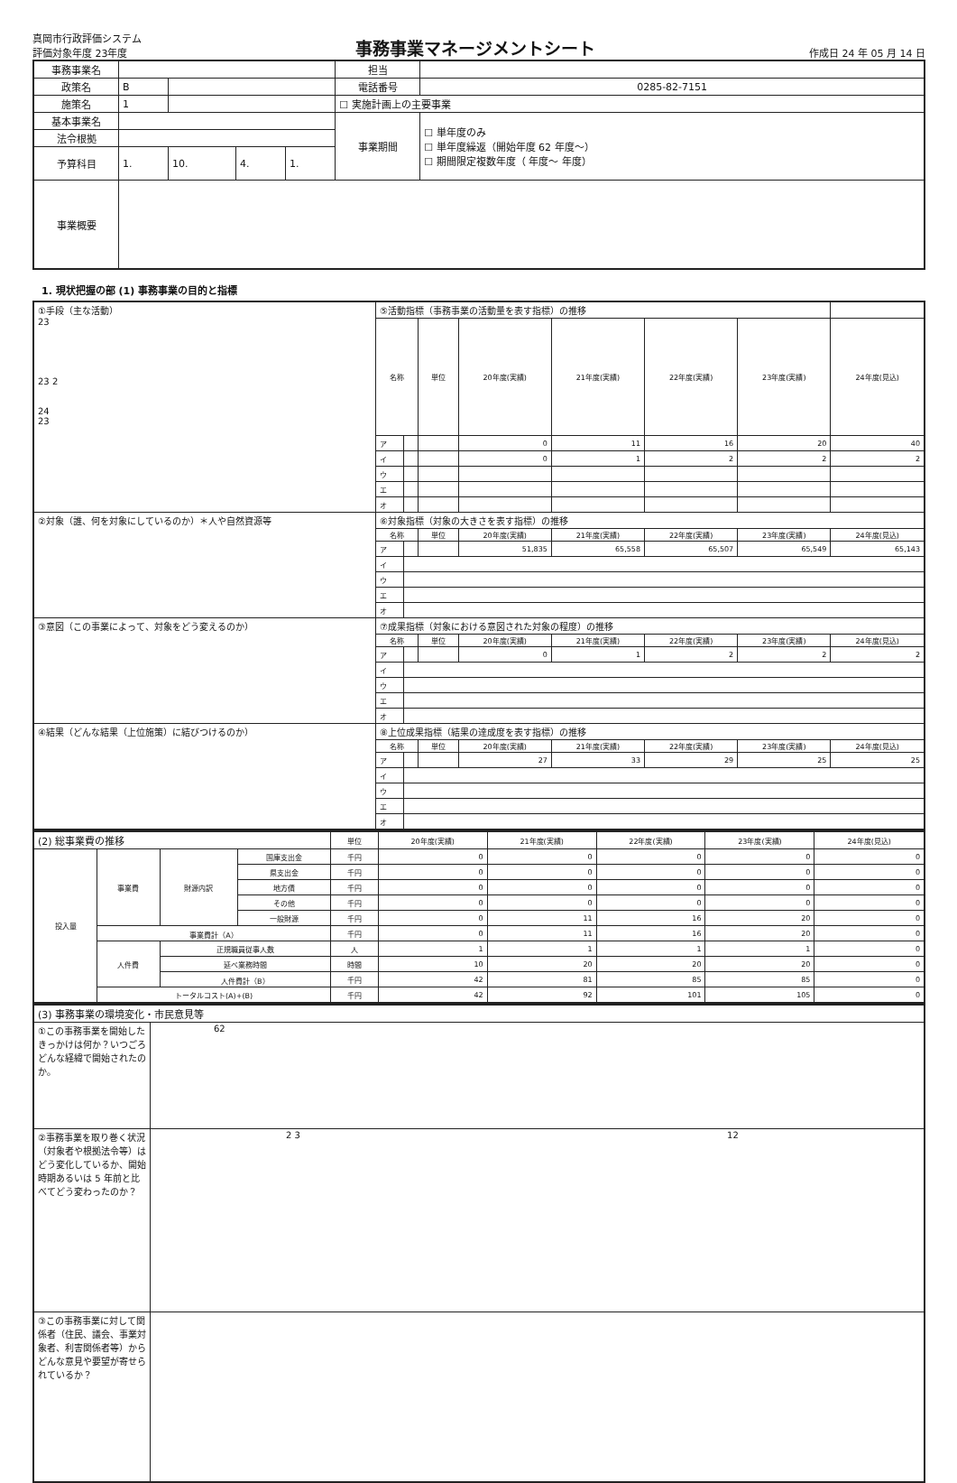真岡市行政評価システム
評価対象年度 23年度
事務事業マネージメントシート
作成日 24 年 05 月 14 日
| 事務事業名 | | | | | | 担当 | |
| 政策名 | B | | | | | 電話番号 | 0285-82-7151 |
| 施策名 | 1 | | | | | ☐ 実施計画上の主要事業 | |
| 基本事業名 | | | | | | 事業期間 | ☐ 単年度のみ ☐ 単年度繰返（開始年度 62 年度〜） ☐ 期間限定複数年度（ 年度〜 年度） |
| 法令根拠 | | | | | | | |
| 予算科目 | 1. | | 10. | 4. | 1. | | |
| 事業概要 | | | | | | | |
1. 現状把握の部 (1) 事務事業の目的と指標
| ①手段（主な活動） 23 23 2 24 23 | ⑤活動指標（事務事業の活動量を表す指標）の推移 | | | | | | | |
| | 名称 | | 単位 | 20年度(実績) | 21年度(実績) | 22年度(実績) | 23年度(実績) | 24年度(見込) |
| | ア | | | 0 | 11 | 16 | 20 | 40 |
| | イ | | | 0 | 1 | 2 | 2 | 2 |
| | ウ | | | | | | | |
| | エ | | | | | | | |
| | オ | | | | | | | |
| ②対象（誰、何を対象にしているのか）＊人や自然資源等 | ⑥対象指標（対象の大きさを表す指標）の推移 | | | | | | | |
| | 名称 | | 単位 | 20年度(実績) | 21年度(実績) | 22年度(実績) | 23年度(実績) | 24年度(見込) |
| | ア | | | 51,835 | 65,558 | 65,507 | 65,549 | 65,143 |
| | イ | | | | | | | |
| | ウ | | | | | | | |
| | エ | | | | | | | |
| | オ | | | | | | | |
| ③意図（この事業によって、対象をどう変えるのか） | ⑦成果指標（対象における意図された対象の程度）の推移 | | | | | | | |
| | 名称 | | 単位 | 20年度(実績) | 21年度(実績) | 22年度(実績) | 23年度(実績) | 24年度(見込) |
| | ア | | | 0 | 1 | 2 | 2 | 2 |
| | イ | | | | | | | |
| | ウ | | | | | | | |
| | エ | | | | | | | |
| | オ | | | | | | | |
| ④結果（どんな結果（上位施策）に結びつけるのか） | ⑧上位成果指標（結果の達成度を表す指標）の推移 | | | | | | | |
| | 名称 | | 単位 | 20年度(実績) | 21年度(実績) | 22年度(実績) | 23年度(実績) | 24年度(見込) |
| | ア | | | 27 | 33 | 29 | 25 | 25 |
| | イ | | | | | | | |
| | ウ | | | | | | | |
| | エ | | | | | | | |
| | オ | | | | | | | |
| (2) 総事業費の推移 | | | | 単位 | 20年度(実績) | 21年度(実績) | 22年度(実績) | 23年度(実績) | 24年度(見込) |
| 投入量 | 事業費 | 財源内訳 | 国庫支出金 | 千円 | 0 | 0 | 0 | 0 | 0 |
| | | | 県支出金 | 千円 | 0 | 0 | 0 | 0 | 0 |
| | | | 地方債 | 千円 | 0 | 0 | 0 | 0 | 0 |
| | | | その他 | 千円 | 0 | 0 | 0 | 0 | 0 |
| | | | 一般財源 | 千円 | 0 | 11 | 16 | 20 | 0 |
| | 事業費計（A） | | | 千円 | 0 | 11 | 16 | 20 | 0 |
| | 人件費 | 正規職員従事人数 | | 人 | 1 | 1 | 1 | 1 | 0 |
| | | 延べ業務時間 | | 時間 | 10 | 20 | 20 | 20 | 0 |
| | | 人件費計（B） | | 千円 | 42 | 81 | 85 | 85 | 0 |
| | トータルコスト(A)+(B) | | | 千円 | 42 | 92 | 101 | 105 | 0 |
| (3) 事務事業の環境変化・市民意見等 | |
| ①この事務事業を開始したきっかけは何か？いつごろどんな経緯で開始されたのか。 | 62 |
| ②事務事業を取り巻く状況（対象者や根拠法令等）はどう変化しているか、開始時期あるいは 5 年前と比べてどう変わったのか？ | 2 3 12 |
| ③この事務事業に対して関係者（住民、議会、事業対象者、利害関係者等）からどんな意見や要望が寄せられているか？ | |